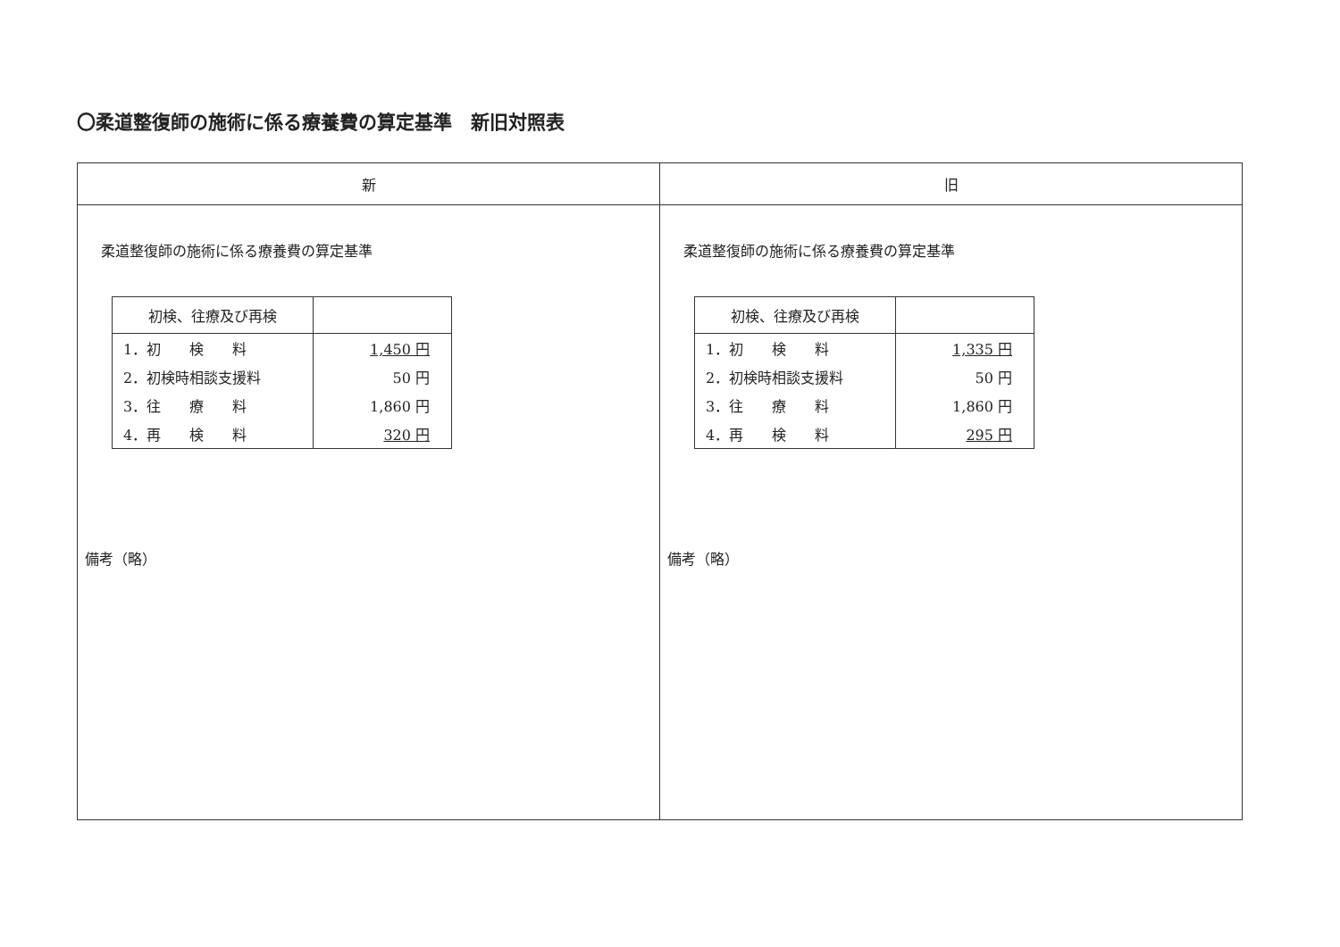〇柔道整復師の施術に係る療養費の算定基準　新旧対照表
| 新 | 旧 |
| --- | --- |
| 柔道整復師の施術に係る療養費の算定基準 / 初検、往療及び再検 / / / 1．初 検 料 / 1,450 円 / / 2．初検時相談支援料 / 50 円 / / 3．往 療 料 / 1,860 円 / / 4．再 検 料 / 320 円 / 備考（略） | 柔道整復師の施術に係る療養費の算定基準 / 初検、往療及び再検 / / / 1．初 検 料 / 1,335 円 / / 2．初検時相談支援料 / 50 円 / / 3．往 療 料 / 1,860 円 / / 4．再 検 料 / 295 円 / 備考（略） |